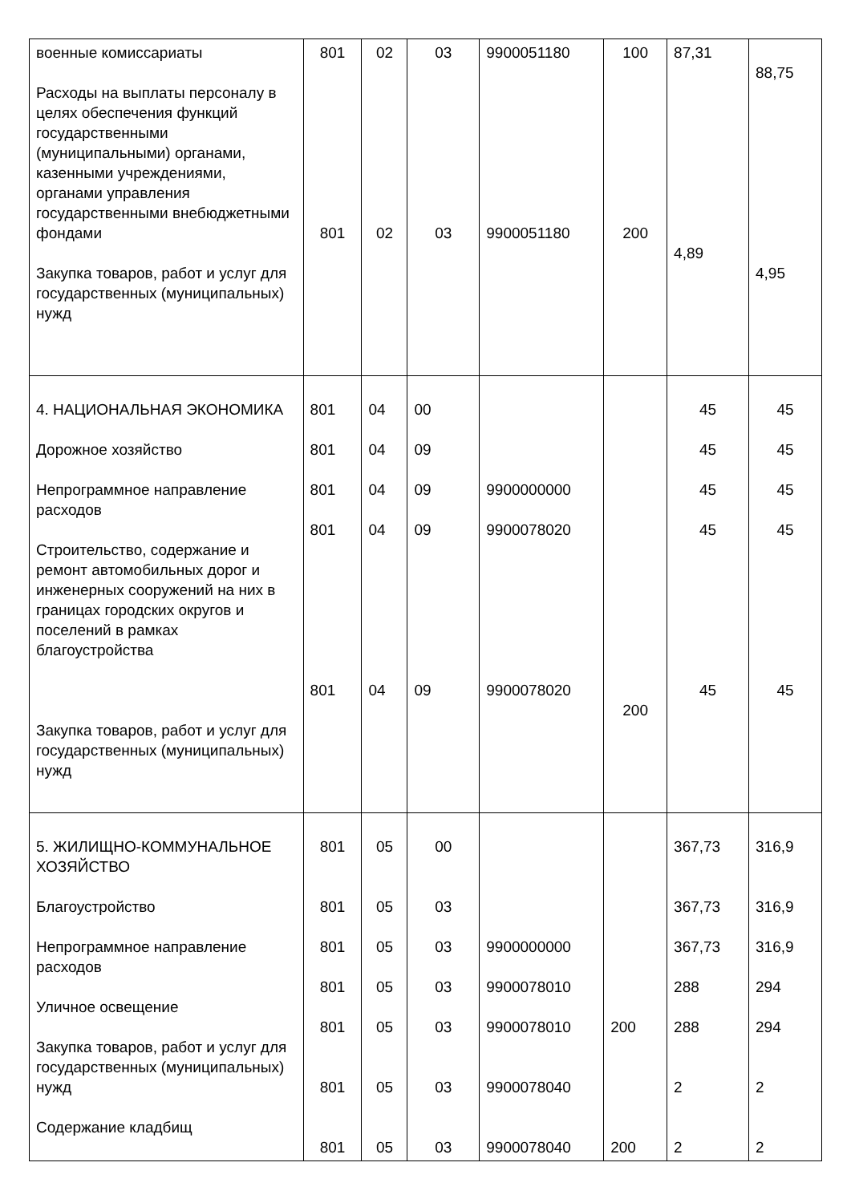| военные комиссариаты Расходы на выплаты персоналу в целях обеспечения функций государственными (муниципальными) органами, казенными учреждениями, органами управления государственными внебюджетными фондами Закупка товаров, работ и услуг для государственных (муниципальных) нужд | 801 801 | 02 02 | 03 03 | 9900051180 9900051180 | 100 200 | 87,31 4,89 | 88,75 4,95 |
| 4. НАЦИОНАЛЬНАЯ ЭКОНОМИКА Дорожное хозяйство Непрограммное направление расходов Строительство, содержание и ремонт автомобильных дорог и инженерных сооружений на них в границах городских округов и поселений в рамках благоустройства Закупка товаров, работ и услуг для государственных (муниципальных) нужд | 801 801 801 801 801 | 04 04 04 04 04 | 00 09 09 09 09 | 9900000000 9900078020 9900078020 | 200 | 45 45 45 45 45 | 45 45 45 45 45 |
| 5. ЖИЛИЩНО-КОММУНАЛЬНОЕ ХОЗЯЙСТВО Благоустройство Непрограммное направление расходов Уличное освещение Закупка товаров, работ и услуг для государственных (муниципальных) нужд Содержание кладбищ | 801 801 801 801 801 801 801 | 05 05 05 05 05 05 05 | 00 03 03 03 03 03 03 | 9900000000 9900078010 9900078010 9900078040 9900078040 | 200 200 | 367,73 367,73 367,73 288 288 2 2 | 316,9 316,9 316,9 294 294 2 2 |